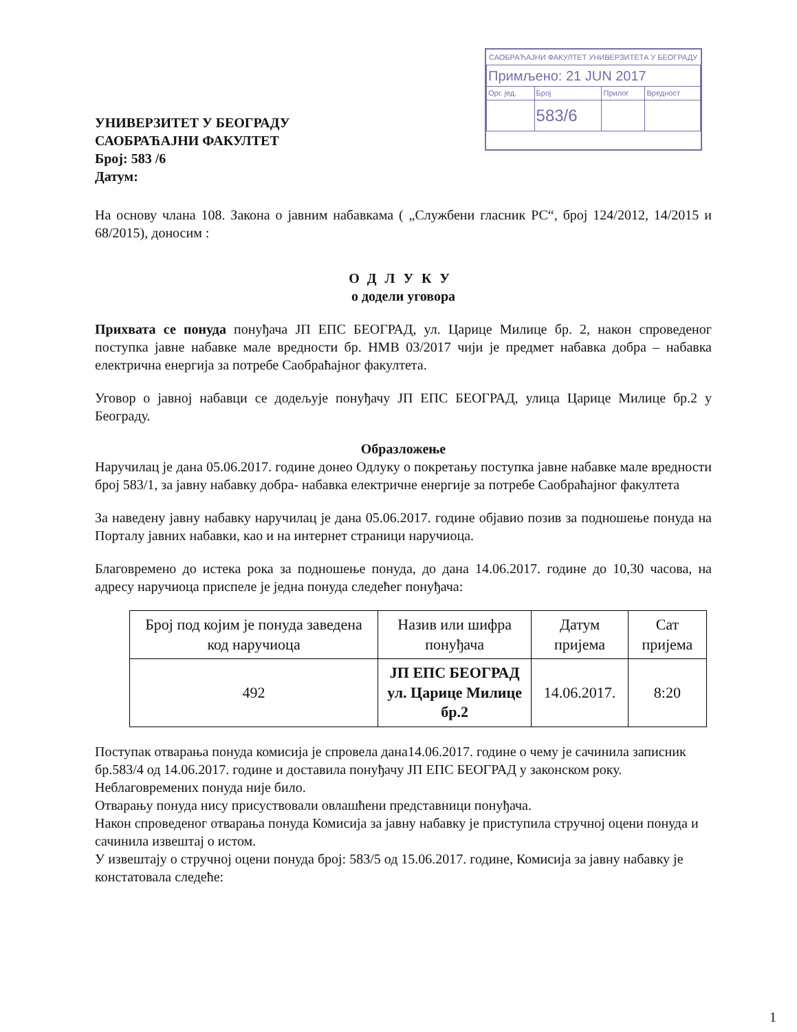САОБРАЋАЈНИ ФАКУЛТЕТ УНИВЕРЗИТЕТА У БЕОГРАДУ
| Примљено: 21 JUN 2017 | | | |
| Орг. јед. | Број | Прилог | Вредност |
| | 583/6 | | |
УНИВЕРЗИТЕТ У БЕОГРАДУ
САОБРАЋАЈНИ ФАКУЛТЕТ
Број: 583 /6
Датум:
На основу члана 108. Закона о јавним набавкама ( „Службени гласник РС“, број 124/2012, 14/2015 и 68/2015), доносим :
ОДЛУКУ
о додели уговора
Прихвата се понуда понуђача ЈП ЕПС БЕОГРАД, ул. Царице Милице бр. 2, након спроведеног поступка јавне набавке мале вредности бр. НМВ 03/2017 чији је предмет набавка добра – набавка електрична енергија за потребе Саобраћајног факултета.
Уговор о јавној набавци се додељује понуђачу ЈП ЕПС БЕОГРАД, улица Царице Милице бр.2 у Београду.
Образложење
Наручилац је дана 05.06.2017. године донео Одлуку о покретању поступка јавне набавке мале вредности број 583/1, за јавну набавку добра- набавка електричне енергије за потребе Саобраћајног факултета
За наведену јавну набавку наручилац је дана 05.06.2017. године објавио позив за подношење понуда на Порталу јавних набавки, као и на интернет страници наручиоца.
Благовремено до истека рока за подношење понуда, до дана 14.06.2017. године до 10,30 часова, на адресу наручиоца приспеле је једна понуда следећег понуђача:
| Број под којим је понуда заведена код наручиоца | Назив или шифра понуђача | Датум пријема | Сат пријема |
| 492 | ЈП ЕПС БЕОГРАД ул. Царице Милице бр.2 | 14.06.2017. | 8:20 |
Поступак отварања понуда комисија је спровела дана14.06.2017. године о чему је сачинила записник бр.583/4 од 14.06.2017. године и доставила понуђачу ЈП ЕПС БЕОГРАД у законском року.
Неблаговремених понуда није било.
Отварању понуда нису присуствовали овлашћени представници понуђача.
Након спроведеног отварања понуда Комисија за јавну набавку је приступила стручној оцени понуда и сачинила извештај о истом.
У извештају о стручној оцени понуда број: 583/5 од 15.06.2017. године, Комисија за јавну набавку је констатовала следеће:
1